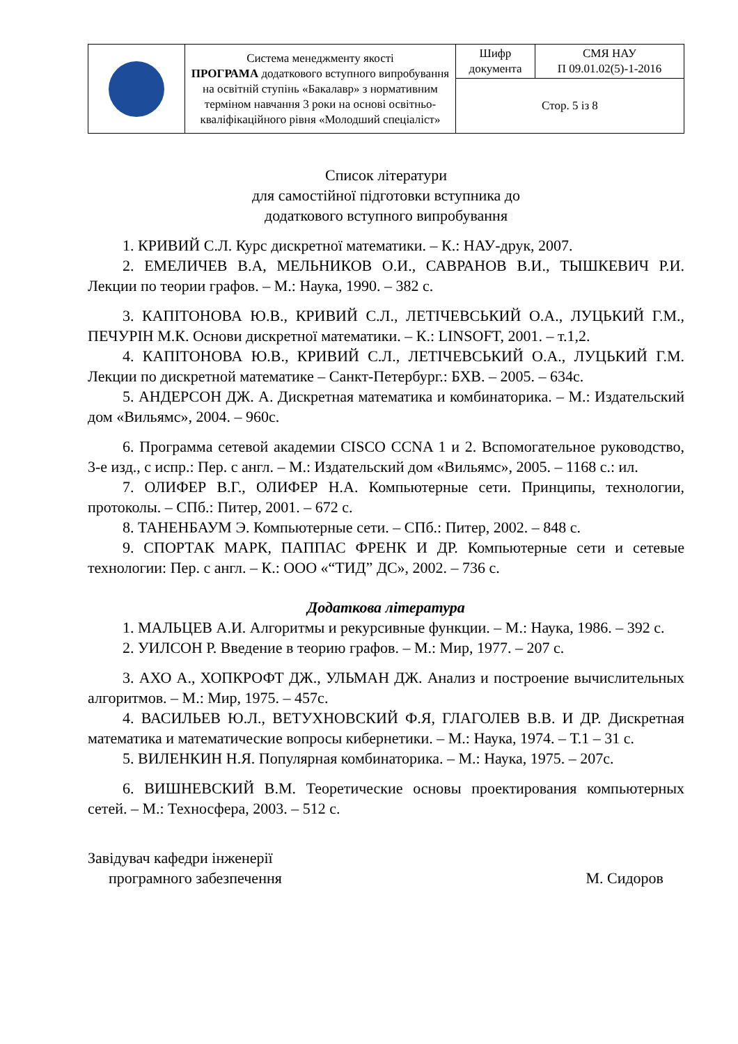| | Система менеджменту якості ПРОГРАМА додаткового вступного випробування на освітній ступінь «Бакалавр» з нормативним терміном навчання 3 роки на основі освітньо-кваліфікаційного рівня «Молодший спеціаліст» | Шифр документа | СМЯ НАУ П 09.01.02(5)-1-2016 |
| | | Стор. 5 із 8 | |
Список літератури
для самостійної підготовки вступника до
додаткового вступного випробування
1. КРИВИЙ С.Л. Курс дискретної математики. – К.: НАУ-друк, 2007.
2. ЕМЕЛИЧЕВ В.А, МЕЛЬНИКОВ О.И., САВРАНОВ В.И., ТЫШКЕВИЧ Р.И. Лекции по теории графов. – М.: Наука, 1990. – 382 с.
3. КАПІТОНОВА Ю.В., КРИВИЙ С.Л., ЛЕТІЧЕВСЬКИЙ О.А., ЛУЦЬКИЙ Г.М., ПЕЧУРІН М.К. Основи дискретної математики. – К.: LINSOFT, 2001. – т.1,2.
4. КАПІТОНОВА Ю.В., КРИВИЙ С.Л., ЛЕТІЧЕВСЬКИЙ О.А., ЛУЦЬКИЙ Г.М. Лекции по дискретной математике – Санкт-Петербург.: БХВ. – 2005. – 634с.
5. АНДЕРСОН ДЖ. А. Дискретная математика и комбинаторика. – М.: Издательский дом «Вильямс», 2004. – 960с.
6. Программа сетевой академии CISCO CCNA 1 и 2. Вспомогательное руководство, 3-е изд., с испр.: Пер. с англ. – М.: Издательский дом «Вильямс», 2005. – 1168 с.: ил.
7. ОЛИФЕР В.Г., ОЛИФЕР Н.А. Компьютерные сети. Принципы, технологии, протоколы. – СПб.: Питер, 2001. – 672 с.
8. ТАНЕНБАУМ Э. Компьютерные сети. – СПб.: Питер, 2002. – 848 с.
9. СПОРТАК МАРК, ПАППАС ФРЕНК И ДР. Компьютерные сети и сетевые технологии: Пер. с англ. – К.: ООО «“ТИД” ДС», 2002. – 736 с.
Додаткова література
1. МАЛЬЦЕВ А.И. Алгоритмы и рекурсивные функции. – М.: Наука, 1986. – 392 с.
2. УИЛСОН Р. Введение в теорию графов. – М.: Мир, 1977. – 207 с.
3. АХО А., ХОПКРОФТ ДЖ., УЛЬМАН ДЖ. Анализ и построение вычислительных алгоритмов. – М.: Мир, 1975. – 457с.
4. ВАСИЛЬЕВ Ю.Л., ВЕТУХНОВСКИЙ Ф.Я, ГЛАГОЛЕВ В.В. И ДР. Дискретная математика и математические вопросы кибернетики. – М.: Наука, 1974. – Т.1 – 31 с.
5. ВИЛЕНКИН Н.Я. Популярная комбинаторика. – М.: Наука, 1975. – 207с.
6. ВИШНЕВСКИЙ В.М. Теоретические основы проектирования компьютерных сетей. – М.: Техносфера, 2003. – 512 с.
Завідувач кафедри інженерії
програмного забезпечення М. Сидоров